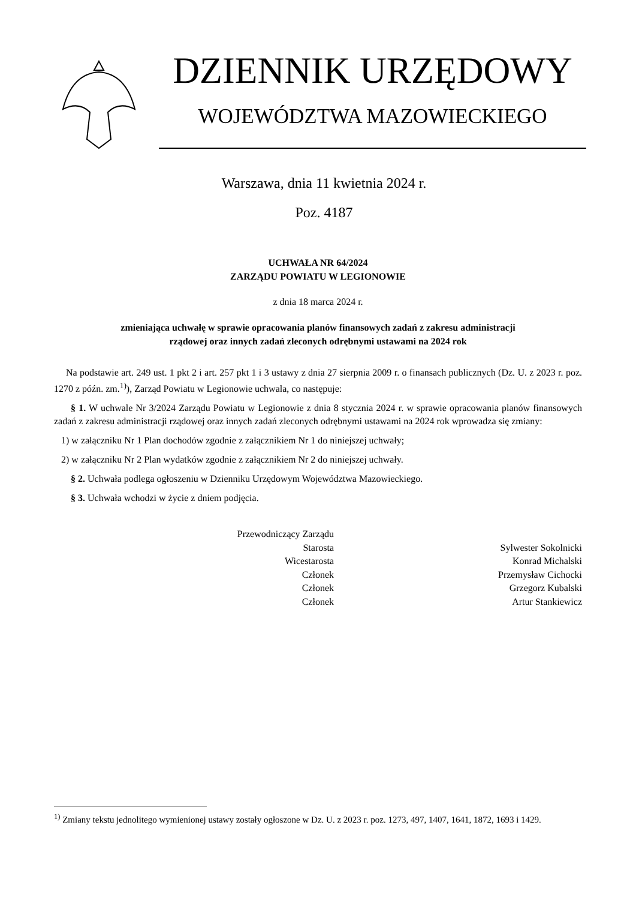DZIENNIK URZĘDOWY
WOJEWÓDZTWA MAZOWIECKIEGO
Warszawa, dnia 11 kwietnia 2024 r.
Poz. 4187
UCHWAŁA NR 64/2024
ZARZĄDU POWIATU W LEGIONOWIE
z dnia 18 marca 2024 r.
zmieniająca uchwałę w sprawie opracowania planów finansowych zadań z zakresu administracji
rządowej oraz innych zadań zleconych odrębnymi ustawami na 2024 rok
Na podstawie art. 249 ust. 1 pkt 2 i art. 257 pkt 1 i 3 ustawy z dnia 27 sierpnia 2009 r. o finansach publicznych (Dz. U. z 2023 r. poz. 1270 z późn. zm.<sup>1)</sup>), Zarząd Powiatu w Legionowie uchwala, co następuje:
§ 1. W uchwale Nr 3/2024 Zarządu Powiatu w Legionowie z dnia 8 stycznia 2024 r. w sprawie opracowania planów finansowych zadań z zakresu administracji rządowej oraz innych zadań zleconych odrębnymi ustawami na 2024 rok wprowadza się zmiany:
1) w załączniku Nr 1 Plan dochodów zgodnie z załącznikiem Nr 1 do niniejszej uchwały;
2) w załączniku Nr 2 Plan wydatków zgodnie z załącznikiem Nr 2 do niniejszej uchwały.
§ 2. Uchwała podlega ogłoszeniu w Dzienniku Urzędowym Województwa Mazowieckiego.
§ 3. Uchwała wchodzi w życie z dniem podjęcia.
Przewodniczący Zarządu
Starosta
Wicestarosta
Członek
Członek
Członek
Sylwester Sokolnicki
Konrad Michalski
Przemysław Cichocki
Grzegorz Kubalski
Artur Stankiewicz
<sup>1)</sup> Zmiany tekstu jednolitego wymienionej ustawy zostały ogłoszone w Dz. U. z 2023 r. poz. 1273, 497, 1407, 1641, 1872, 1693 i 1429.